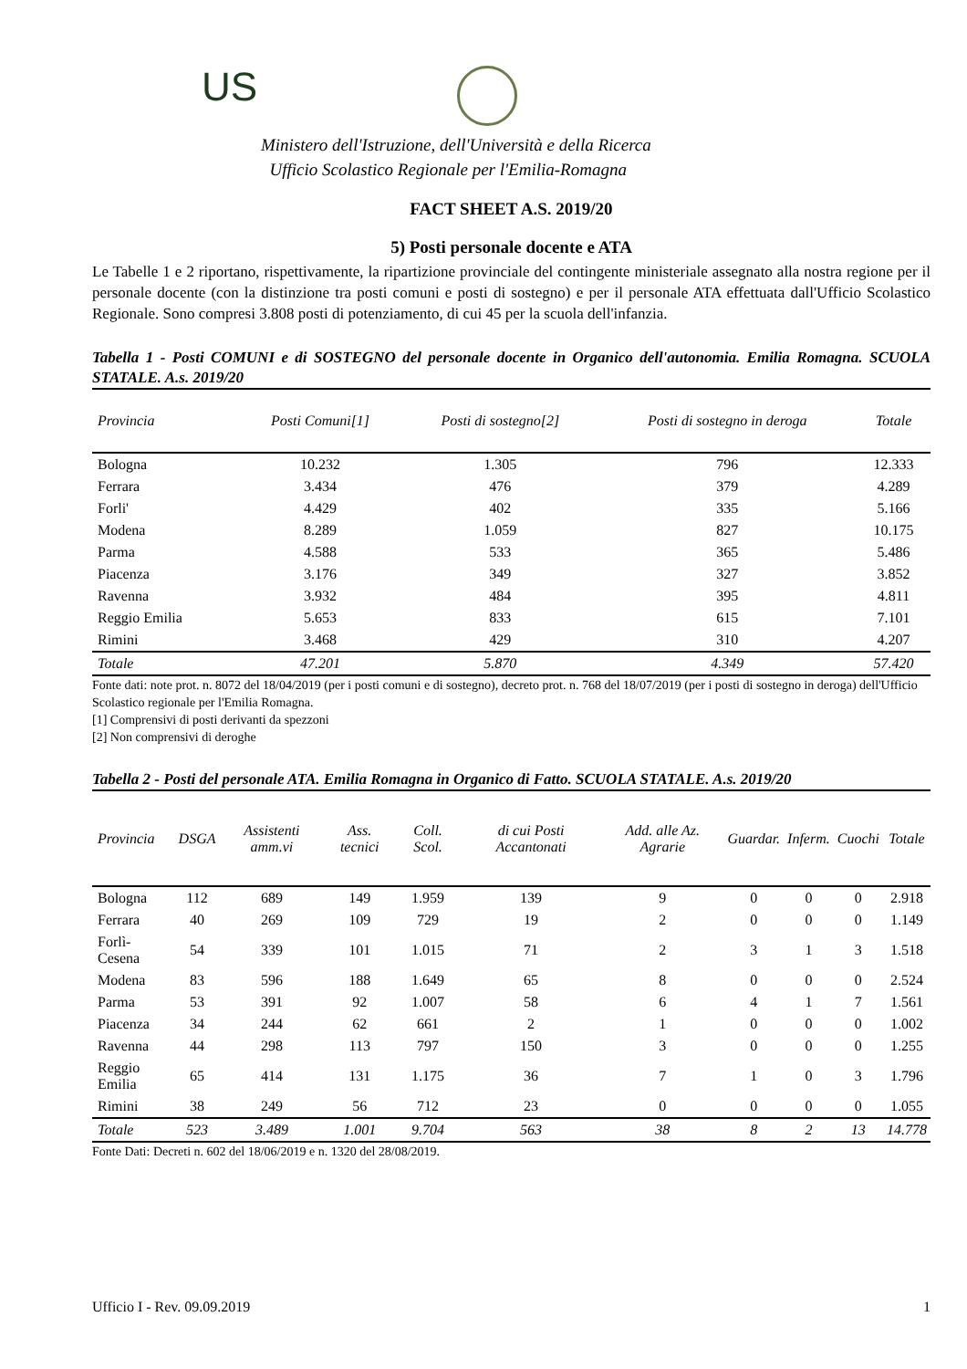US
Ministero dell'Istruzione, dell'Università e della Ricerca
Ufficio Scolastico Regionale per l'Emilia-Romagna
FACT SHEET A.S. 2019/20
5) Posti personale docente e ATA
Le Tabelle 1 e 2 riportano, rispettivamente, la ripartizione provinciale del contingente ministeriale assegnato alla nostra regione per il personale docente (con la distinzione tra posti comuni e posti di sostegno) e per il personale ATA effettuata dall'Ufficio Scolastico Regionale. Sono compresi 3.808 posti di potenziamento, di cui 45 per la scuola dell'infanzia.
Tabella 1 - Posti COMUNI e di SOSTEGNO del personale docente in Organico dell'autonomia. Emilia Romagna. SCUOLA STATALE. A.s. 2019/20
| Provincia | Posti Comuni[1] | Posti di sostegno[2] | Posti di sostegno in deroga | Totale |
| --- | --- | --- | --- | --- |
| Bologna | 10.232 | 1.305 | 796 | 12.333 |
| Ferrara | 3.434 | 476 | 379 | 4.289 |
| Forli' | 4.429 | 402 | 335 | 5.166 |
| Modena | 8.289 | 1.059 | 827 | 10.175 |
| Parma | 4.588 | 533 | 365 | 5.486 |
| Piacenza | 3.176 | 349 | 327 | 3.852 |
| Ravenna | 3.932 | 484 | 395 | 4.811 |
| Reggio Emilia | 5.653 | 833 | 615 | 7.101 |
| Rimini | 3.468 | 429 | 310 | 4.207 |
| Totale | 47.201 | 5.870 | 4.349 | 57.420 |
Fonte dati: note prot. n. 8072 del 18/04/2019 (per i posti comuni e di sostegno), decreto prot. n. 768 del 18/07/2019 (per i posti di sostegno in deroga) dell'Ufficio Scolastico regionale per l'Emilia Romagna.
[1] Comprensivi di posti derivanti da spezzoni
[2] Non comprensivi di deroghe
Tabella 2 - Posti del personale ATA. Emilia Romagna in Organico di Fatto. SCUOLA STATALE. A.s. 2019/20
| Provincia | DSGA | Assistenti amm.vi | Ass. tecnici | Coll. Scol. | di cui Posti Accantonati | Add. alle Az. Agrarie | Guardar. | Inferm. | Cuochi | Totale |
| --- | --- | --- | --- | --- | --- | --- | --- | --- | --- | --- |
| Bologna | 112 | 689 | 149 | 1.959 | 139 | 9 | 0 | 0 | 0 | 2.918 |
| Ferrara | 40 | 269 | 109 | 729 | 19 | 2 | 0 | 0 | 0 | 1.149 |
| Forlì-Cesena | 54 | 339 | 101 | 1.015 | 71 | 2 | 3 | 1 | 3 | 1.518 |
| Modena | 83 | 596 | 188 | 1.649 | 65 | 8 | 0 | 0 | 0 | 2.524 |
| Parma | 53 | 391 | 92 | 1.007 | 58 | 6 | 4 | 1 | 7 | 1.561 |
| Piacenza | 34 | 244 | 62 | 661 | 2 | 1 | 0 | 0 | 0 | 1.002 |
| Ravenna | 44 | 298 | 113 | 797 | 150 | 3 | 0 | 0 | 0 | 1.255 |
| Reggio Emilia | 65 | 414 | 131 | 1.175 | 36 | 7 | 1 | 0 | 3 | 1.796 |
| Rimini | 38 | 249 | 56 | 712 | 23 | 0 | 0 | 0 | 0 | 1.055 |
| Totale | 523 | 3.489 | 1.001 | 9.704 | 563 | 38 | 8 | 2 | 13 | 14.778 |
Fonte Dati: Decreti n. 602 del 18/06/2019 e n. 1320 del 28/08/2019.
Ufficio I - Rev. 09.09.2019 1